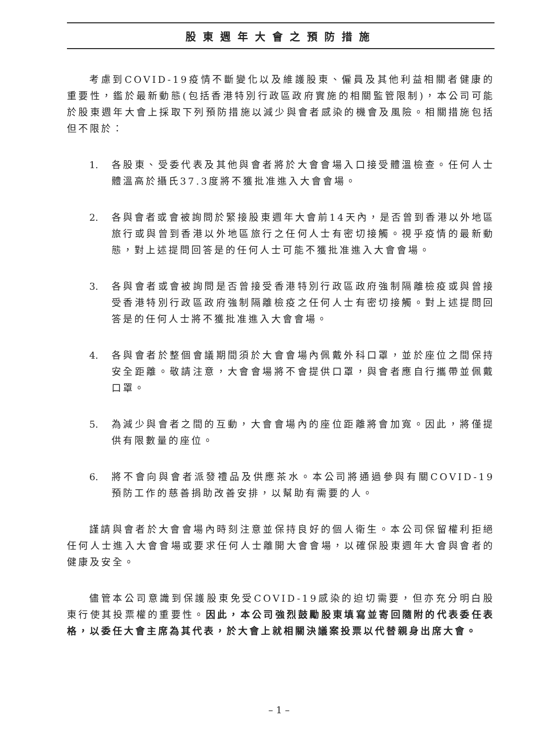股東週年大會之預防措施
考慮到COVID-19疫情不斷變化以及維護股東、僱員及其他利益相關者健康的重要性，鑑於最新動態(包括香港特別行政區政府實施的相關監管限制)，本公司可能於股東週年大會上採取下列預防措施以減少與會者感染的機會及風險。相關措施包括但不限於：
1. 各股東、受委代表及其他與會者將於大會會場入口接受體溫檢查。任何人士體溫高於攝氏37.3度將不獲批准進入大會會場。
2. 各與會者或會被詢問於緊接股東週年大會前14天內，是否曾到香港以外地區旅行或與曾到香港以外地區旅行之任何人士有密切接觸。視乎疫情的最新動態，對上述提問回答是的任何人士可能不獲批准進入大會會場。
3. 各與會者或會被詢問是否曾接受香港特別行政區政府強制隔離檢疫或與曾接受香港特別行政區政府強制隔離檢疫之任何人士有密切接觸。對上述提問回答是的任何人士將不獲批准進入大會會場。
4. 各與會者於整個會議期間須於大會會場內佩戴外科口罩，並於座位之間保持安全距離。敬請注意，大會會場將不會提供口罩，與會者應自行攜帶並佩戴口罩。
5. 為減少與會者之間的互動，大會會場內的座位距離將會加寬。因此，將僅提供有限數量的座位。
6. 將不會向與會者派發禮品及供應茶水。本公司將通過參與有關COVID-19預防工作的慈善捐助改善安排，以幫助有需要的人。
謹請與會者於大會會場內時刻注意並保持良好的個人衛生。本公司保留權利拒絕任何人士進入大會會場或要求任何人士離開大會會場，以確保股東週年大會與會者的健康及安全。
儘管本公司意識到保護股東免受COVID-19感染的迫切需要，但亦充分明白股東行使其投票權的重要性。因此，本公司強烈鼓勵股東填寫並寄回隨附的代表委任表格，以委任大會主席為其代表，於大會上就相關決議案投票以代替親身出席大會。
– 1 –